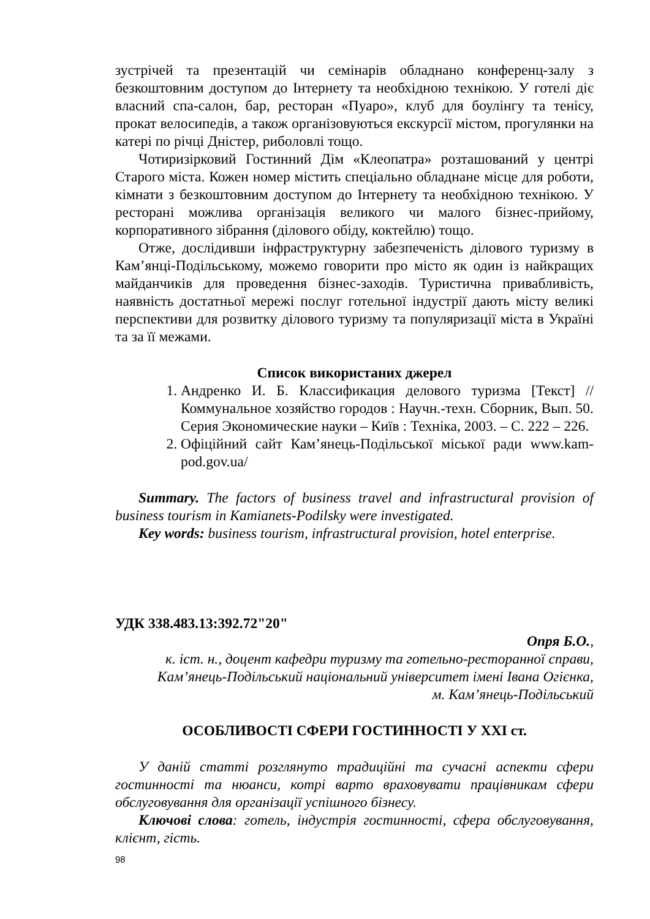зустрічей та презентацій чи семінарів обладнано конференц-залу з безкоштовним доступом до Інтернету та необхідною технікою. У готелі діє власний спа-салон, бар, ресторан «Пуаро», клуб для боулінгу та тенісу, прокат велосипедів, а також організовуються екскурсії містом, прогулянки на катері по річці Дністер, риболовлі тощо.
Чотиризірковий Гостинний Дім «Клеопатра» розташований у центрі Старого міста. Кожен номер містить спеціально обладнане місце для роботи, кімнати з безкоштовним доступом до Інтернету та необхідною технікою. У ресторані можлива організація великого чи малого бізнес-прийому, корпоративного зібрання (ділового обіду, коктейлю) тощо.
Отже, дослідивши інфраструктурну забезпеченість ділового туризму в Кам’янці-Подільському, можемо говорити про місто як один із найкращих майданчиків для проведення бізнес-заходів. Туристична привабливість, наявність достатньої мережі послуг готельної індустрії дають місту великі перспективи для розвитку ділового туризму та популяризації міста в Україні та за її межами.
Список використаних джерел
1. Андренко И. Б. Классификация делового туризма [Текст] // Коммунальное хозяйство городов : Научн.-техн. Сборник, Вып. 50. Серия Экономические науки – Київ : Техніка, 2003. – С. 222 – 226.
2. Офіційний сайт Кам’янець-Подільської міської ради www.kam-pod.gov.ua/
Summary. The factors of business travel and infrastructural provision of business tourism in Kamianets-Podilsky were investigated.
Key words: business tourism, infrastructural provision, hotel enterprise.
УДК 338.483.13:392.72"20"
Опря Б.О.,
к. іст. н., доцент кафедри туризму та готельно-ресторанної справи,
Кам’янець-Подільський національний університет імені Івана Огієнка,
м. Кам’янець-Подільський
ОСОБЛИВОСТІ СФЕРИ ГОСТИННОСТІ У XXI ст.
У даній статті розглянуто традиційні та сучасні аспекти сфери гостинності та нюанси, котрі варто враховувати працівникам сфери обслуговування для організації успішного бізнесу.
Ключові слова: готель, індустрія гостинності, сфера обслуговування, клієнт, гість.
98